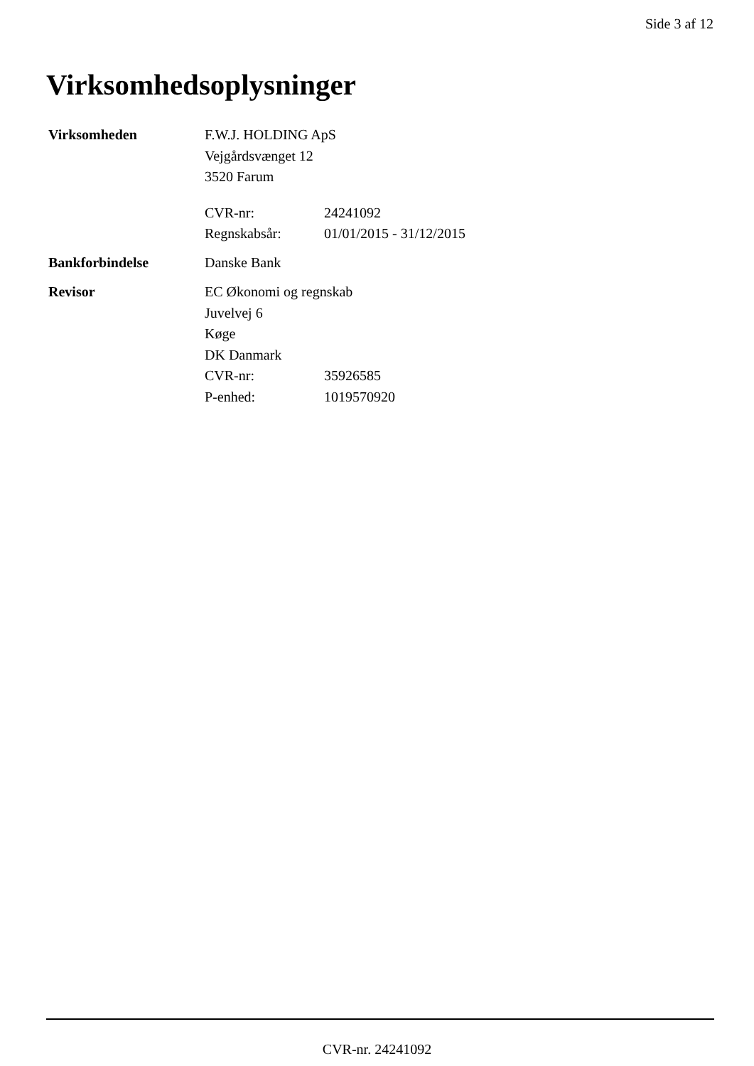Side 3 af 12
Virksomhedsoplysninger
Virksomheden F.W.J. HOLDING ApS
Vejgårdsvænget 12
3520 Farum
CVR-nr: 24241092
Regnskabsår: 01/01/2015 - 31/12/2015
Bankforbindelse Danske Bank
Revisor EC Økonomi og regnskab
Juvelvej 6
Køge
DK Danmark
CVR-nr: 35926585
P-enhed: 1019570920
CVR-nr. 24241092